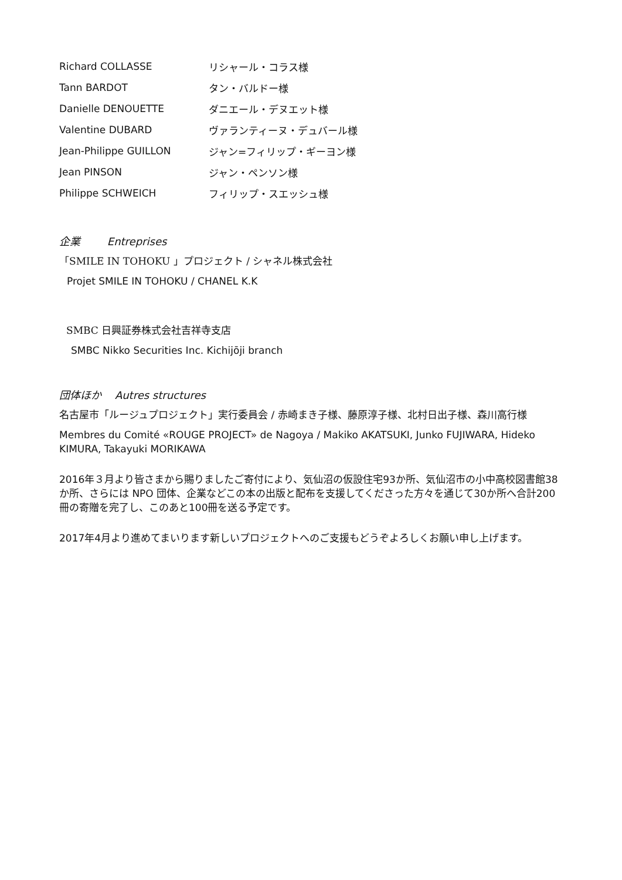| Richard COLLASSE | リシャール・コラス様 |
| Tann BARDOT | タン・バルドー様 |
| Danielle DENOUETTE | ダニエール・デヌエット様 |
| Valentine DUBARD | ヴァランティーヌ・デュバール様 |
| Jean-Philippe GUILLON | ジャン=フィリップ・ギーヨン様 |
| Jean PINSON | ジャン・ペンソン様 |
| Philippe SCHWEICH | フィリップ・スエッシュ様 |
企業 Entreprises
「SMILE IN TOHOKU 」プロジェクト / シャネル株式会社
Projet SMILE IN TOHOKU / CHANEL K.K
SMBC 日興証券株式会社吉祥寺支店
SMBC Nikko Securities Inc. Kichijōji branch
団体ほか Autres structures
名古屋市「ルージュプロジェクト」実行委員会 / 赤崎まき子様、藤原淳子様、北村日出子様、森川高行様
Membres du Comité «ROUGE PROJECT» de Nagoya / Makiko AKATSUKI, Junko FUJIWARA, Hideko KIMURA, Takayuki MORIKAWA
2016年３月より皆さまから賜りましたご寄付により、気仙沼の仮設住宅93か所、気仙沼市の小中高校図書館38か所、さらには NPO 団体、企業などこの本の出版と配布を支援してくださった方々を通じて30か所へ合計200冊の寄贈を完了し、このあと100冊を送る予定です。
2017年4月より進めてまいります新しいプロジェクトへのご支援もどうぞよろしくお願い申し上げます。